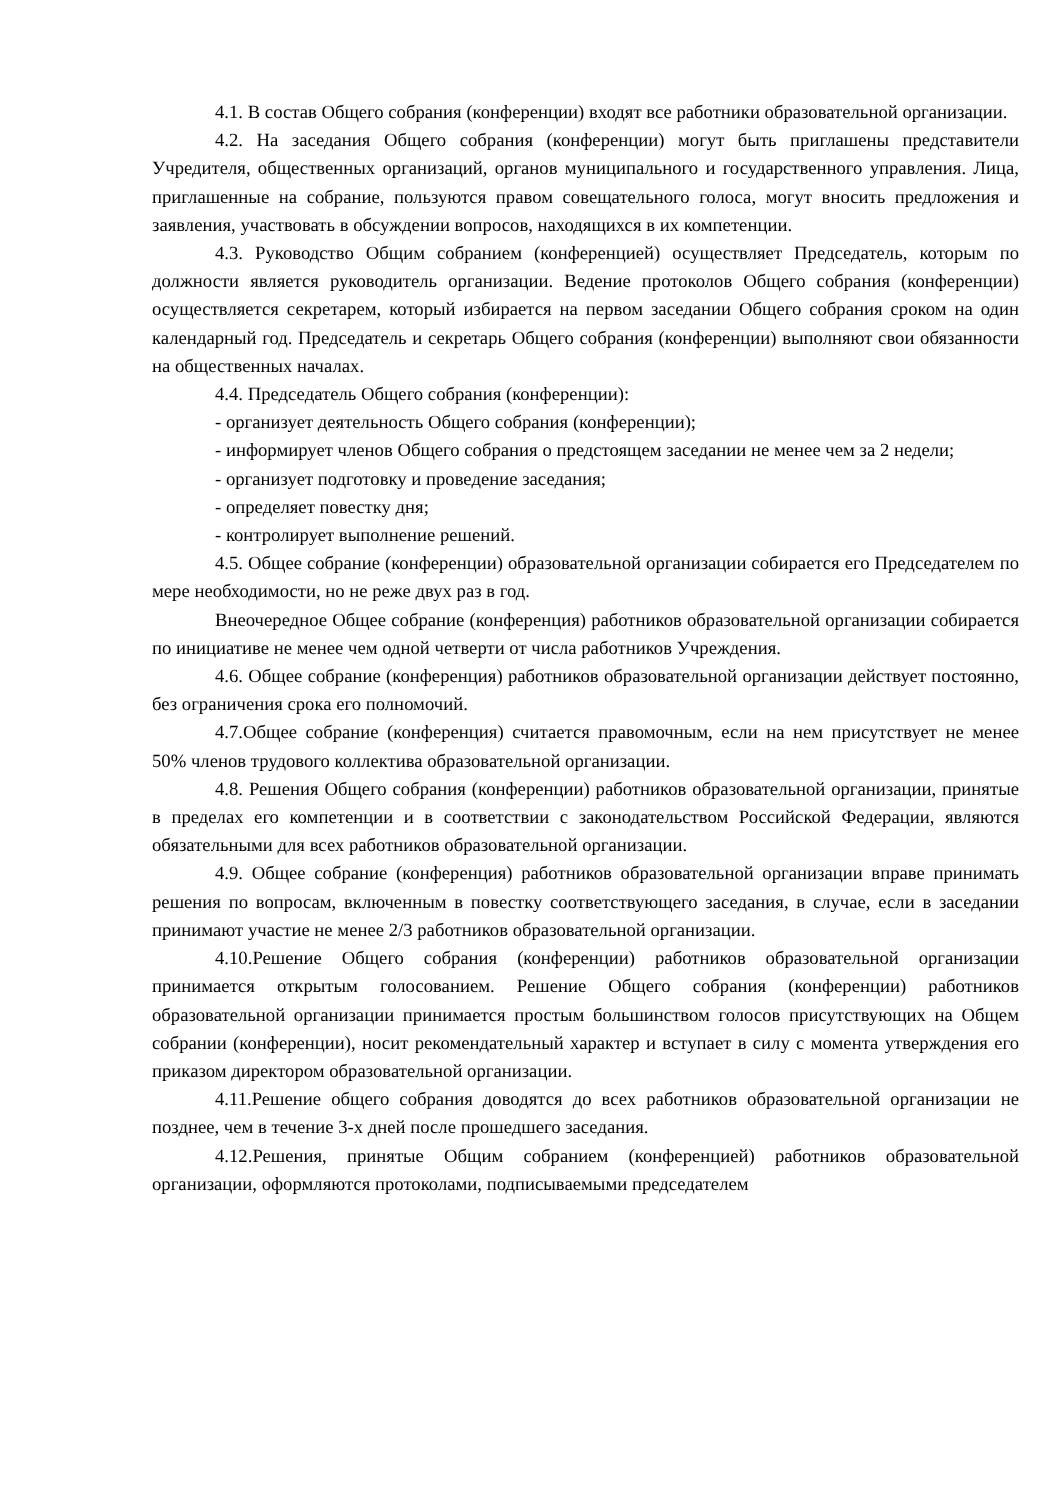4.1. В состав Общего собрания (конференции) входят все работники образовательной организации.
4.2. На заседания Общего собрания (конференции) могут быть приглашены представители Учредителя, общественных организаций, органов муниципального и государственного управления. Лица, приглашенные на собрание, пользуются правом совещательного голоса, могут вносить предложения и заявления, участвовать в обсуждении вопросов, находящихся в их компетенции.
4.3. Руководство Общим собранием (конференцией) осуществляет Председатель, которым по должности является руководитель организации. Ведение протоколов Общего собрания (конференции) осуществляется секретарем, который избирается на первом заседании Общего собрания сроком на один календарный год. Председатель и секретарь Общего собрания (конференции) выполняют свои обязанности на общественных началах.
4.4. Председатель Общего собрания (конференции):
- организует деятельность Общего собрания (конференции);
- информирует членов Общего собрания о предстоящем заседании не менее чем за 2 недели;
- организует подготовку и проведение заседания;
- определяет повестку дня;
- контролирует выполнение решений.
4.5. Общее собрание (конференции) образовательной организации собирается его Председателем по мере необходимости, но не реже двух раз в год.
Внеочередное Общее собрание (конференция) работников образовательной организации собирается по инициативе не менее чем одной четверти от числа работников Учреждения.
4.6. Общее собрание (конференция) работников образовательной организации действует постоянно, без ограничения срока его полномочий.
4.7.Общее собрание (конференция) считается правомочным, если на нем присутствует не менее 50% членов трудового коллектива образовательной организации.
4.8. Решения Общего собрания (конференции) работников образовательной организации, принятые в пределах его компетенции и в соответствии с законодательством Российской Федерации, являются обязательными для всех работников образовательной организации.
4.9. Общее собрание (конференция) работников образовательной организации вправе принимать решения по вопросам, включенным в повестку соответствующего заседания, в случае, если в заседании принимают участие не менее 2/3 работников образовательной организации.
4.10.Решение Общего собрания (конференции) работников образовательной организации принимается открытым голосованием. Решение Общего собрания (конференции) работников образовательной организации принимается простым большинством голосов присутствующих на Общем собрании (конференции), носит рекомендательный характер и вступает в силу с момента утверждения его приказом директором образовательной организации.
4.11.Решение общего собрания доводятся до всех работников образовательной организации не позднее, чем в течение 3-х дней после прошедшего заседания.
4.12.Решения, принятые Общим собранием (конференцией) работников образовательной организации, оформляются протоколами, подписываемыми председателем